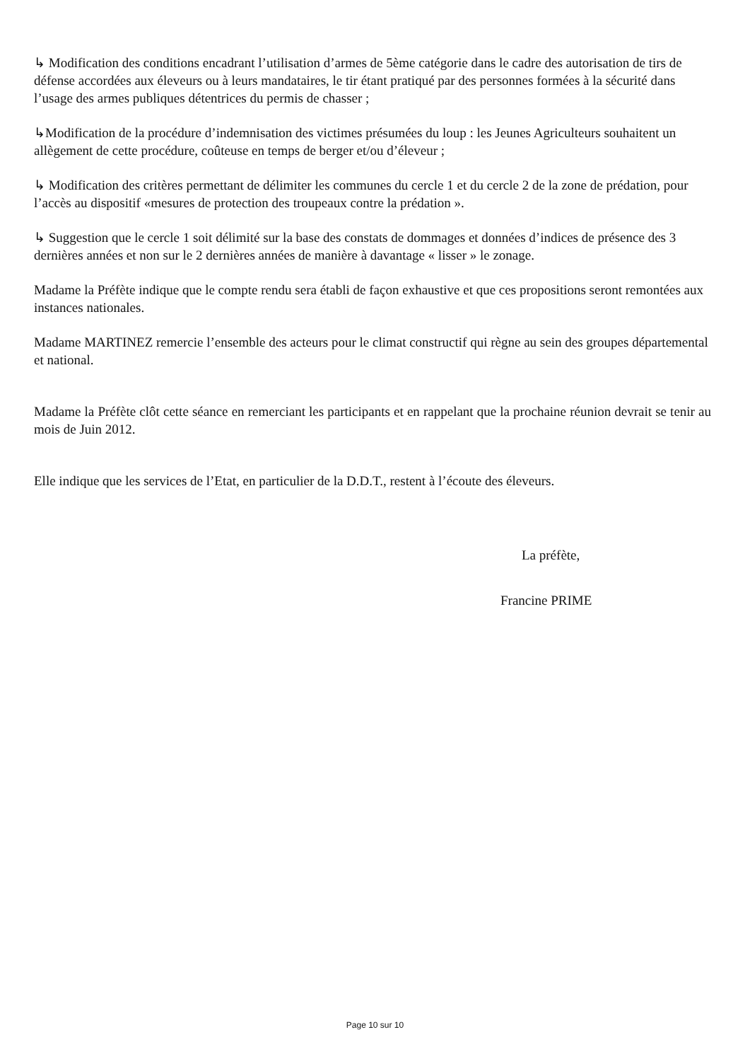↳ Modification des conditions encadrant l’utilisation d’armes de 5ème catégorie dans le cadre des autorisation de tirs de défense accordées aux éleveurs ou à leurs mandataires, le tir étant pratiqué par des personnes formées à la sécurité dans l’usage des armes publiques détentrices du permis de chasser ;
↳Modification de la procédure d’indemnisation des victimes présumées du loup : les Jeunes Agriculteurs souhaitent un allègement de cette procédure, coûteuse en temps de berger et/ou d’éleveur ;
↳ Modification des critères permettant de délimiter les communes du cercle 1 et du cercle 2 de la zone de prédation, pour l’accès au dispositif «mesures de protection des troupeaux contre la prédation ».
↳ Suggestion que le cercle 1 soit délimité sur la base des constats de dommages et données d’indices de présence des 3 dernières années et non sur le 2 dernières années de manière à davantage « lisser » le zonage.
Madame la Préfète indique que le compte rendu sera établi de façon exhaustive et que ces propositions seront remontées aux instances nationales.
Madame MARTINEZ remercie l’ensemble des acteurs pour le climat constructif qui règne au sein des groupes départemental et national.
Madame la Préfète clôt cette séance en remerciant les participants et en rappelant que la prochaine réunion devrait se tenir au mois de Juin 2012.
Elle indique que les services de l’Etat, en particulier de la D.D.T., restent à l’écoute des éleveurs.
La préfète,
Francine PRIME
Page 10 sur 10